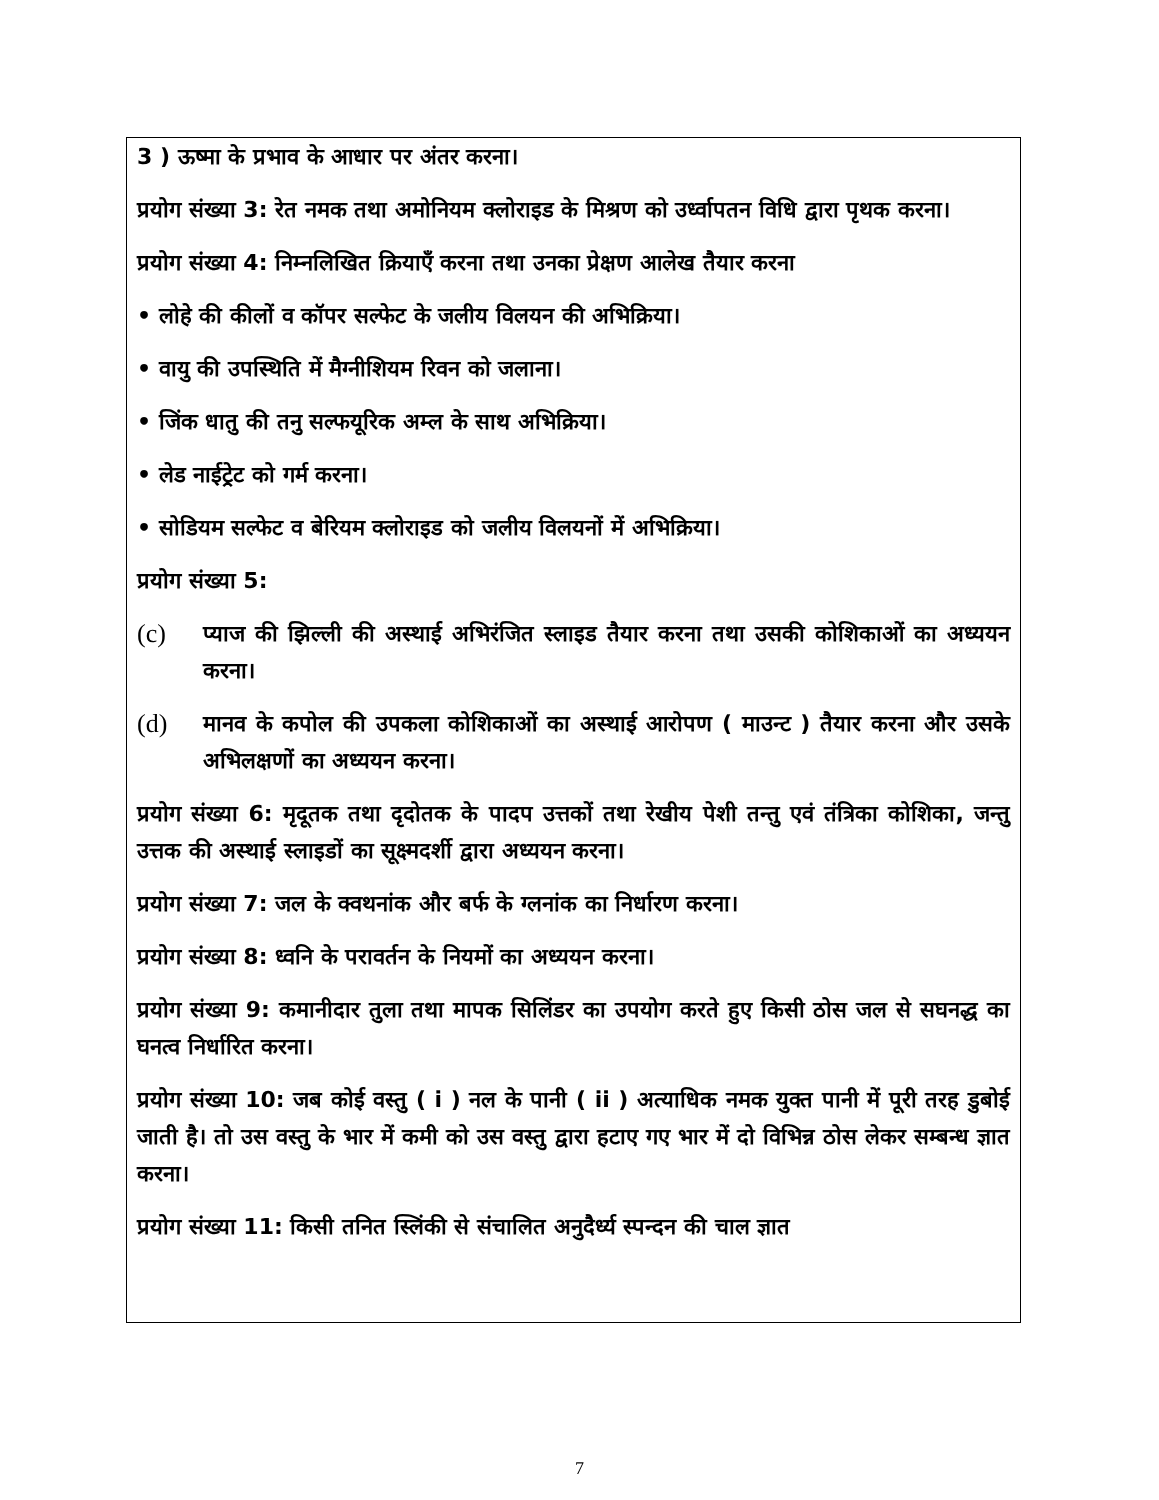3 ) ऊष्मा के प्रभाव के आधार पर अंतर करना।
प्रयोग संख्या 3: रेत नमक तथा अमोनियम क्लोराइड के मिश्रण को उर्ध्वापतन विधि द्वारा पृथक करना।
प्रयोग संख्या 4: निम्नलिखित क्रियाएँ करना तथा उनका प्रेक्षण आलेख तैयार करना
• लोहे की कीलों व कॉपर सल्फेट के जलीय विलयन की अभिक्रिया।
• वायु की उपस्थिति में मैग्नीशियम रिवन को जलाना।
• जिंक धातु की तनु सल्फयूरिक अम्ल के साथ अभिक्रिया।
• लेड नाईट्रेट को गर्म करना।
• सोडियम सल्फेट व बेरियम क्लोराइड को जलीय विलयनों में अभिक्रिया।
प्रयोग संख्या 5:
(c) प्याज की झिल्ली की अस्थाई अभिरंजित स्लाइड तैयार करना तथा उसकी कोशिकाओं का अध्ययन करना।
(d) मानव के कपोल की उपकला कोशिकाओं का अस्थाई आरोपण ( माउन्ट ) तैयार करना और उसके अभिलक्षणों का अध्ययन करना।
प्रयोग संख्या 6: मृदूतक तथा दृदोतक के पादप उत्तकों तथा रेखीय पेशी तन्तु एवं तंत्रिका कोशिका, जन्तु उत्तक की अस्थाई स्लाइडों का सूक्ष्मदर्शी द्वारा अध्ययन करना।
प्रयोग संख्या 7: जल के क्वथनांक और बर्फ के ग्लनांक का निर्धारण करना।
प्रयोग संख्या 8: ध्वनि के परावर्तन के नियमों का अध्ययन करना।
प्रयोग संख्या 9: कमानीदार तुला तथा मापक सिलिंडर का उपयोग करते हुए किसी ठोस जल से सघनद्ध का घनत्व निर्धारित करना।
प्रयोग संख्या 10: जब कोई वस्तु ( i ) नल के पानी ( ii ) अत्याधिक नमक युक्त पानी में पूरी तरह डुबोई जाती है। तो उस वस्तु के भार में कमी को उस वस्तु द्वारा हटाए गए भार में दो विभिन्न ठोस लेकर सम्बन्ध ज्ञात करना।
प्रयोग संख्या 11: किसी तनित स्लिंकी से संचालित अनुदैर्ध्य स्पन्दन की चाल ज्ञात
7